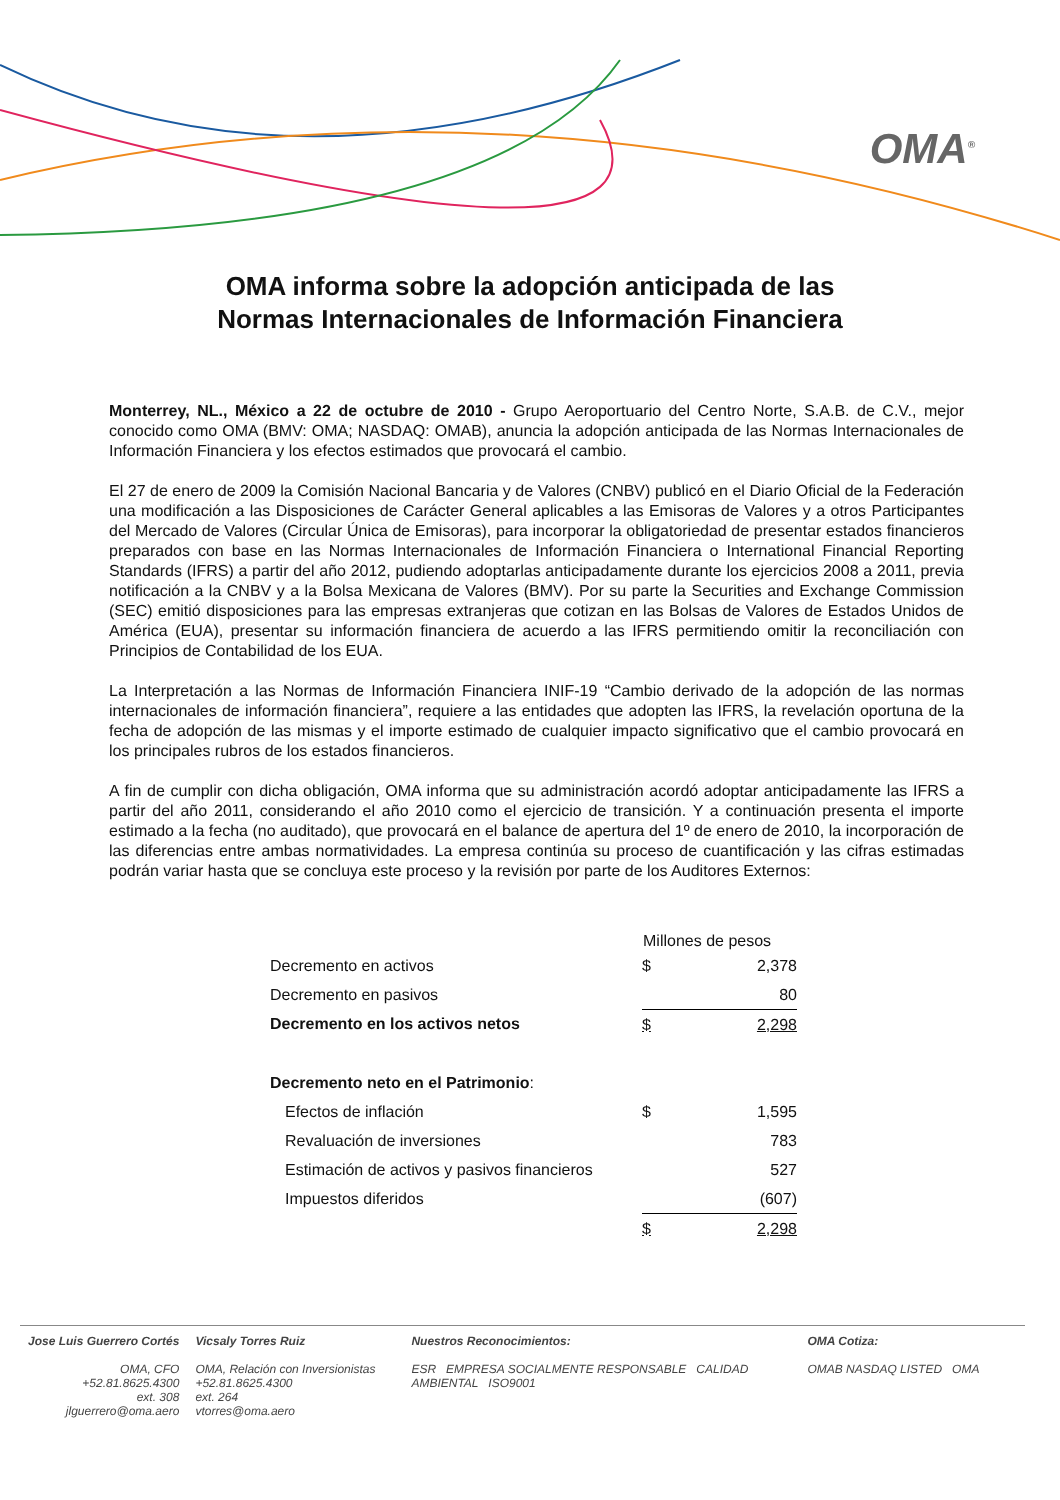OMA<sup>®</sup>
OMA informa sobre la adopción anticipada de las
Normas Internacionales de Información Financiera
Monterrey, NL., México a 22 de octubre de 2010 - Grupo Aeroportuario del Centro Norte, S.A.B. de C.V., mejor conocido como OMA (BMV: OMA; NASDAQ: OMAB), anuncia la adopción anticipada de las Normas Internacionales de Información Financiera y los efectos estimados que provocará el cambio.
El 27 de enero de 2009 la Comisión Nacional Bancaria y de Valores (CNBV) publicó en el Diario Oficial de la Federación una modificación a las Disposiciones de Carácter General aplicables a las Emisoras de Valores y a otros Participantes del Mercado de Valores (Circular Única de Emisoras), para incorporar la obligatoriedad de presentar estados financieros preparados con base en las Normas Internacionales de Información Financiera o International Financial Reporting Standards (IFRS) a partir del año 2012, pudiendo adoptarlas anticipadamente durante los ejercicios 2008 a 2011, previa notificación a la CNBV y a la Bolsa Mexicana de Valores (BMV). Por su parte la Securities and Exchange Commission (SEC) emitió disposiciones para las empresas extranjeras que cotizan en las Bolsas de Valores de Estados Unidos de América (EUA), presentar su información financiera de acuerdo a las IFRS permitiendo omitir la reconciliación con Principios de Contabilidad de los EUA.
La Interpretación a las Normas de Información Financiera INIF-19 “Cambio derivado de la adopción de las normas internacionales de información financiera”, requiere a las entidades que adopten las IFRS, la revelación oportuna de la fecha de adopción de las mismas y el importe estimado de cualquier impacto significativo que el cambio provocará en los principales rubros de los estados financieros.
A fin de cumplir con dicha obligación, OMA informa que su administración acordó adoptar anticipadamente las IFRS a partir del año 2011, considerando el año 2010 como el ejercicio de transición. Y a continuación presenta el importe estimado a la fecha (no auditado), que provocará en el balance de apertura del 1º de enero de 2010, la incorporación de las diferencias entre ambas normatividades. La empresa continúa su proceso de cuantificación y las cifras estimadas podrán variar hasta que se concluya este proceso y la revisión por parte de los Auditores Externos:
| | Millones de pesos | |
| --- | --- | --- |
| Decremento en activos | $ | 2,378 |
| Decremento en pasivos | | 80 |
| Decremento en los activos netos | $ | 2,298 |
| Decremento neto en el Patrimonio : | | |
| Efectos de inflación | $ | 1,595 |
| Revaluación de inversiones | | 783 |
| Estimación de activos y pasivos financieros | | 527 |
| Impuestos diferidos | | (607) |
| | $ | 2,298 |
Jose Luis Guerrero Cortés
OMA, CFO
+52.81.8625.4300
ext. 308
jlguerrero@oma.aero
Vicsaly Torres Ruiz
OMA, Relación con Inversionistas
+52.81.8625.4300
ext. 264
vtorres@oma.aero
Nuestros Reconocimientos:
ESR EMPRESA SOCIALMENTE RESPONSABLE CALIDAD AMBIENTAL ISO9001
OMA Cotiza:
OMAB NASDAQ LISTED OMA